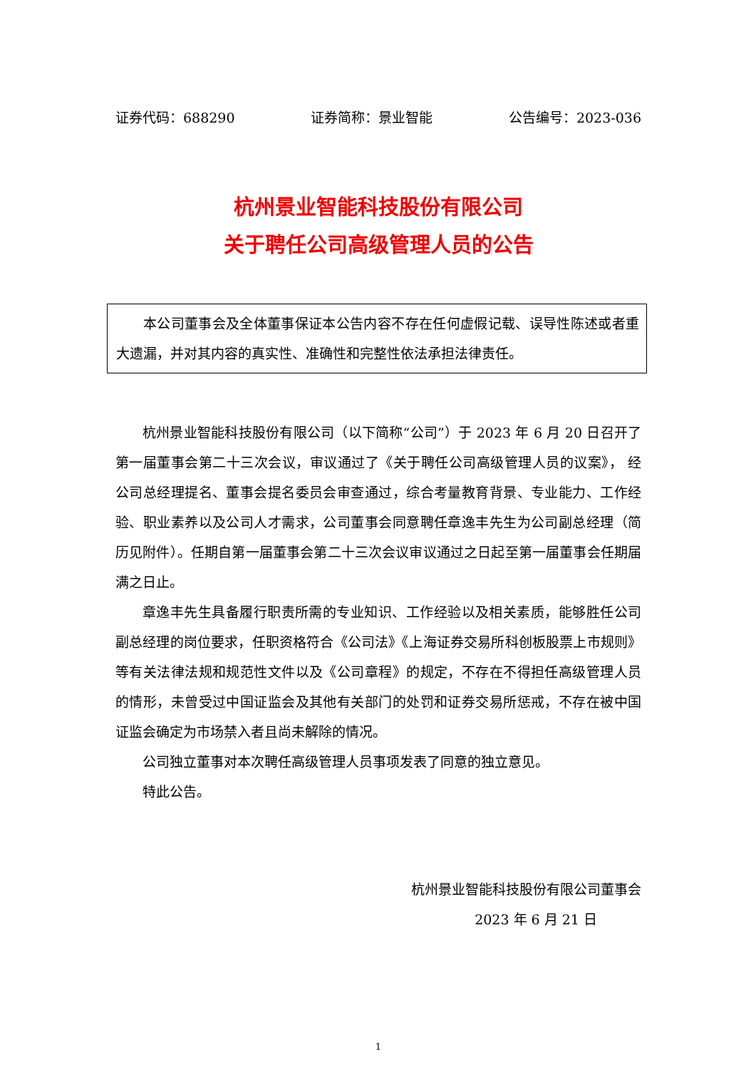证券代码：688290 证券简称：景业智能 公告编号：2023-036
杭州景业智能科技股份有限公司
关于聘任公司高级管理人员的公告
本公司董事会及全体董事保证本公告内容不存在任何虚假记载、误导性陈述或者重大遗漏，并对其内容的真实性、准确性和完整性依法承担法律责任。
杭州景业智能科技股份有限公司（以下简称“公司”）于 2023 年 6 月 20 日召开了第一届董事会第二十三次会议，审议通过了《关于聘任公司高级管理人员的议案》， 经公司总经理提名、董事会提名委员会审查通过，综合考量教育背景、专业能力、工作经验、职业素养以及公司人才需求，公司董事会同意聘任章逸丰先生为公司副总经理（简历见附件）。任期自第一届董事会第二十三次会议审议通过之日起至第一届董事会任期届满之日止。
章逸丰先生具备履行职责所需的专业知识、工作经验以及相关素质，能够胜任公司副总经理的岗位要求，任职资格符合《公司法》《上海证券交易所科创板股票上市规则》等有关法律法规和规范性文件以及《公司章程》的规定，不存在不得担任高级管理人员的情形，未曾受过中国证监会及其他有关部门的处罚和证券交易所惩戒，不存在被中国证监会确定为市场禁入者且尚未解除的情况。
公司独立董事对本次聘任高级管理人员事项发表了同意的独立意见。
特此公告。
杭州景业智能科技股份有限公司董事会
2023 年 6 月 21 日
1